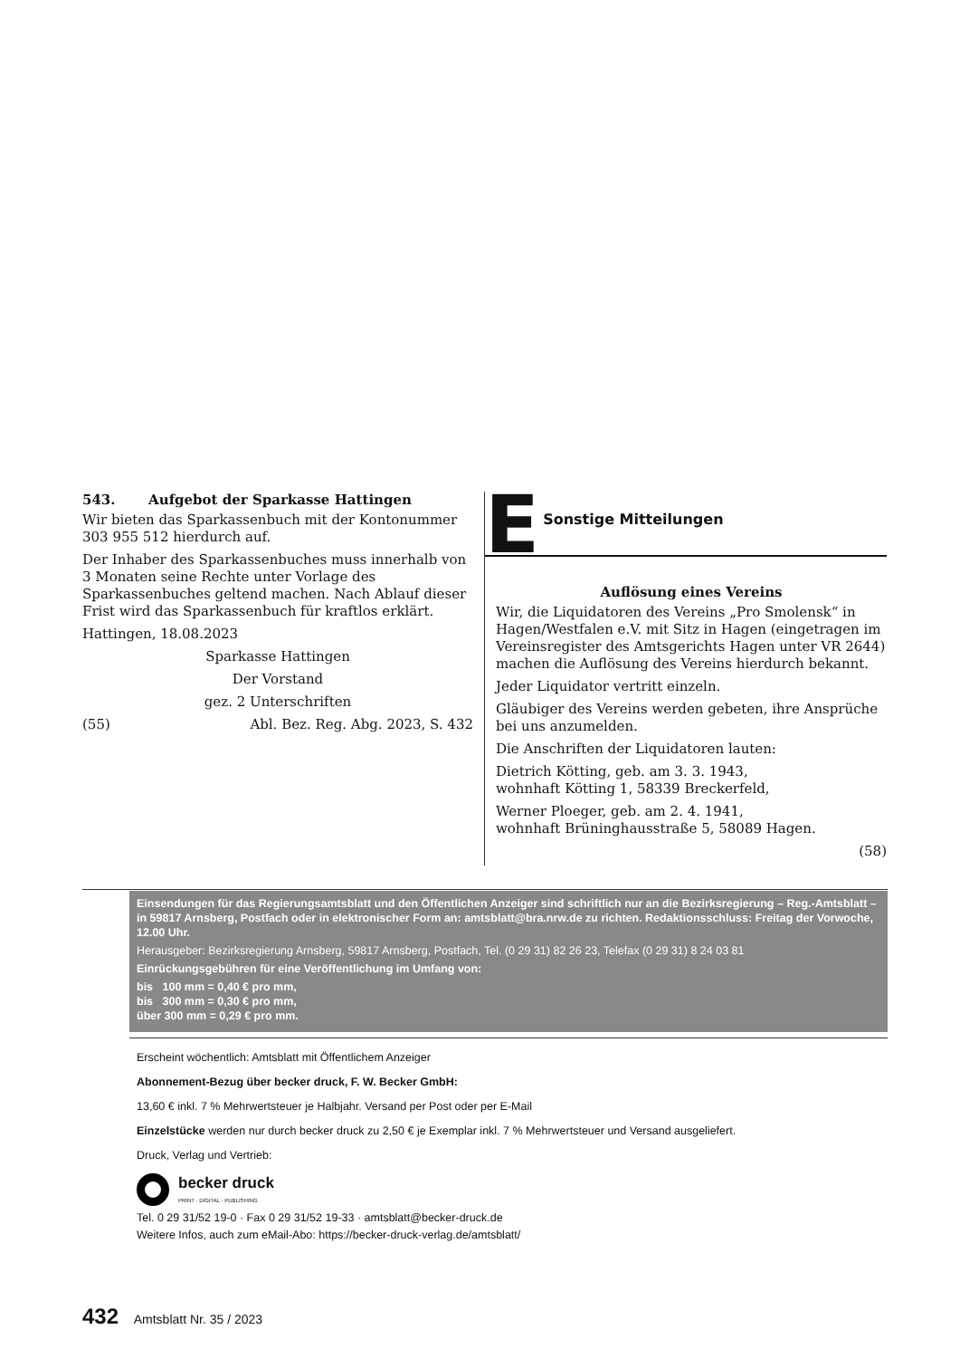543. Aufgebot der Sparkasse Hattingen
Wir bieten das Sparkassenbuch mit der Kontonummer 303 955 512 hierdurch auf.
Der Inhaber des Sparkassenbuches muss innerhalb von 3 Monaten seine Rechte unter Vorlage des Sparkassenbuches geltend machen. Nach Ablauf dieser Frist wird das Sparkassenbuch für kraftlos erklärt.
Hattingen, 18.08.2023
Sparkasse Hattingen
Der Vorstand
gez. 2 Unterschriften
(55) Abl. Bez. Reg. Abg. 2023, S. 432
E Sonstige Mitteilungen
Auflösung eines Vereins
Wir, die Liquidatoren des Vereins „Pro Smolensk“ in Hagen/Westfalen e.V. mit Sitz in Hagen (eingetragen im Vereinsregister des Amtsgerichts Hagen unter VR 2644) machen die Auflösung des Vereins hierdurch bekannt.
Jeder Liquidator vertritt einzeln.
Gläubiger des Vereins werden gebeten, ihre Ansprüche bei uns anzumelden.
Die Anschriften der Liquidatoren lauten:
Dietrich Kötting, geb. am 3. 3. 1943,
wohnhaft Kötting 1, 58339 Breckerfeld,
Werner Ploeger, geb. am 2. 4. 1941,
wohnhaft Brüninghausstraße 5, 58089 Hagen.
(58)
Einsendungen für das Regierungsamtsblatt und den Öffentlichen Anzeiger sind schriftlich nur an die Bezirksregierung – Reg.-Amtsblatt – in 59817 Arnsberg, Postfach oder in elektronischer Form an: amtsblatt@bra.nrw.de zu richten. Redaktionsschluss: Freitag der Vorwoche, 12.00 Uhr.
Herausgeber: Bezirksregierung Arnsberg, 59817 Arnsberg, Postfach, Tel. (0 29 31) 82 26 23, Telefax (0 29 31) 8 24 03 81
Einrückungsgebühren für eine Veröffentlichung im Umfang von:
bis 100 mm = 0,40 € pro mm,
bis 300 mm = 0,30 € pro mm,
über 300 mm = 0,29 € pro mm.
Erscheint wöchentlich: Amtsblatt mit Öffentlichem Anzeiger
Abonnement-Bezug über becker druck, F. W. Becker GmbH:
13,60 € inkl. 7 % Mehrwertsteuer je Halbjahr. Versand per Post oder per E-Mail
Einzelstücke werden nur durch becker druck zu 2,50 € je Exemplar inkl. 7 % Mehrwertsteuer und Versand ausgeliefert.
Druck, Verlag und Vertrieb:
becker druck
PRINT · DIGITAL · PUBLISHING
Tel. 0 29 31/52 19-0 · Fax 0 29 31/52 19-33 · amtsblatt@becker-druck.de
Weitere Infos, auch zum eMail-Abo: https://becker-druck-verlag.de/amtsblatt/
432 Amtsblatt Nr. 35 / 2023